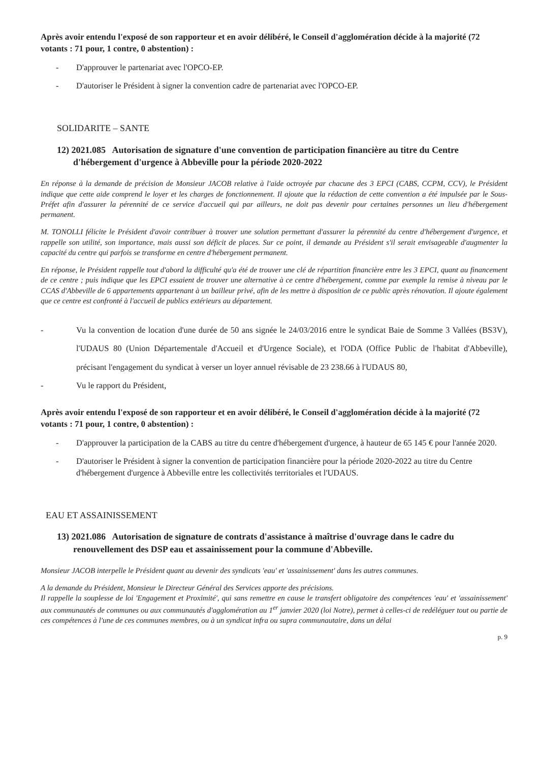Après avoir entendu l'exposé de son rapporteur et en avoir délibéré, le Conseil d'agglomération décide à la majorité (72 votants : 71 pour, 1 contre, 0 abstention) :
- D'approuver le partenariat avec l'OPCO-EP.
- D'autoriser le Président à signer la convention cadre de partenariat avec l'OPCO-EP.
SOLIDARITE – SANTE
12) 2021.085 Autorisation de signature d'une convention de participation financière au titre du Centre d'hébergement d'urgence à Abbeville pour la période 2020-2022
En réponse à la demande de précision de Monsieur JACOB relative à l'aide octroyée par chacune des 3 EPCI (CABS, CCPM, CCV), le Président indique que cette aide comprend le loyer et les charges de fonctionnement. Il ajoute que la rédaction de cette convention a été impulsée par le Sous-Préfet afin d'assurer la pérennité de ce service d'accueil qui par ailleurs, ne doit pas devenir pour certaines personnes un lieu d'hébergement permanent.
M. TONOLLI félicite le Président d'avoir contribuer à trouver une solution permettant d'assurer la pérennité du centre d'hébergement d'urgence, et rappelle son utilité, son importance, mais aussi son déficit de places. Sur ce point, il demande au Président s'il serait envisageable d'augmenter la capacité du centre qui parfois se transforme en centre d'hébergement permanent.
En réponse, le Président rappelle tout d'abord la difficulté qu'a été de trouver une clé de répartition financière entre les 3 EPCI, quant au financement de ce centre ; puis indique que les EPCI essaient de trouver une alternative à ce centre d'hébergement, comme par exemple la remise à niveau par le CCAS d'Abbeville de 6 appartements appartenant à un bailleur privé, afin de les mettre à disposition de ce public après rénovation. Il ajoute également que ce centre est confronté à l'accueil de publics extérieurs au département.
- Vu la convention de location d'une durée de 50 ans signée le 24/03/2016 entre le syndicat Baie de Somme 3 Vallées (BS3V), l'UDAUS 80 (Union Départementale d'Accueil et d'Urgence Sociale), et l'ODA (Office Public de l'habitat d'Abbeville), précisant l'engagement du syndicat à verser un loyer annuel révisable de 23 238.66 à l'UDAUS 80,
- Vu le rapport du Président,
Après avoir entendu l'exposé de son rapporteur et en avoir délibéré, le Conseil d'agglomération décide à la majorité (72 votants : 71 pour, 1 contre, 0 abstention) :
- D'approuver la participation de la CABS au titre du centre d'hébergement d'urgence, à hauteur de 65 145 € pour l'année 2020.
- D'autoriser le Président à signer la convention de participation financière pour la période 2020-2022 au titre du Centre d'hébergement d'urgence à Abbeville entre les collectivités territoriales et l'UDAUS.
EAU ET ASSAINISSEMENT
13) 2021.086 Autorisation de signature de contrats d'assistance à maîtrise d'ouvrage dans le cadre du renouvellement des DSP eau et assainissement pour la commune d'Abbeville.
Monsieur JACOB interpelle le Président quant au devenir des syndicats 'eau' et 'assainissement' dans les autres communes.
A la demande du Président, Monsieur le Directeur Général des Services apporte des précisions.
Il rappelle la souplesse de loi 'Engagement et Proximité', qui sans remettre en cause le transfert obligatoire des compétences 'eau' et 'assainissement' aux communautés de communes ou aux communautés d'agglomération au 1<sup>er</sup> janvier 2020 (loi Notre), permet à celles-ci de redéléguer tout ou partie de ces compétences à l'une de ces communes membres, ou à un syndicat infra ou supra communautaire, dans un délai
p. 9